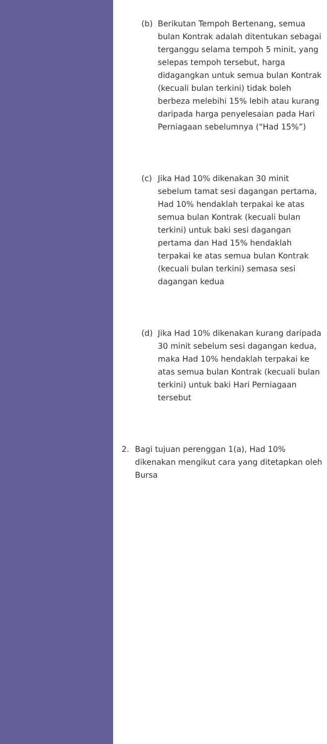(b) Berikutan Tempoh Bertenang, semua bulan Kontrak adalah ditentukan sebagai terganggu selama tempoh 5 minit, yang selepas tempoh tersebut, harga didagangkan untuk semua bulan Kontrak (kecuali bulan terkini) tidak boleh berbeza melebihi 15% lebih atau kurang daripada harga penyelesaian pada Hari Perniagaan sebelumnya (“Had 15%”)
(c) Jika Had 10% dikenakan 30 minit sebelum tamat sesi dagangan pertama, Had 10% hendaklah terpakai ke atas semua bulan Kontrak (kecuali bulan terkini) untuk baki sesi dagangan pertama dan Had 15% hendaklah terpakai ke atas semua bulan Kontrak (kecuali bulan terkini) semasa sesi dagangan kedua
(d) Jika Had 10% dikenakan kurang daripada 30 minit sebelum sesi dagangan kedua, maka Had 10% hendaklah terpakai ke atas semua bulan Kontrak (kecuali bulan terkini) untuk baki Hari Perniagaan tersebut
2. Bagi tujuan perenggan 1(a), Had 10% dikenakan mengikut cara yang ditetapkan oleh Bursa